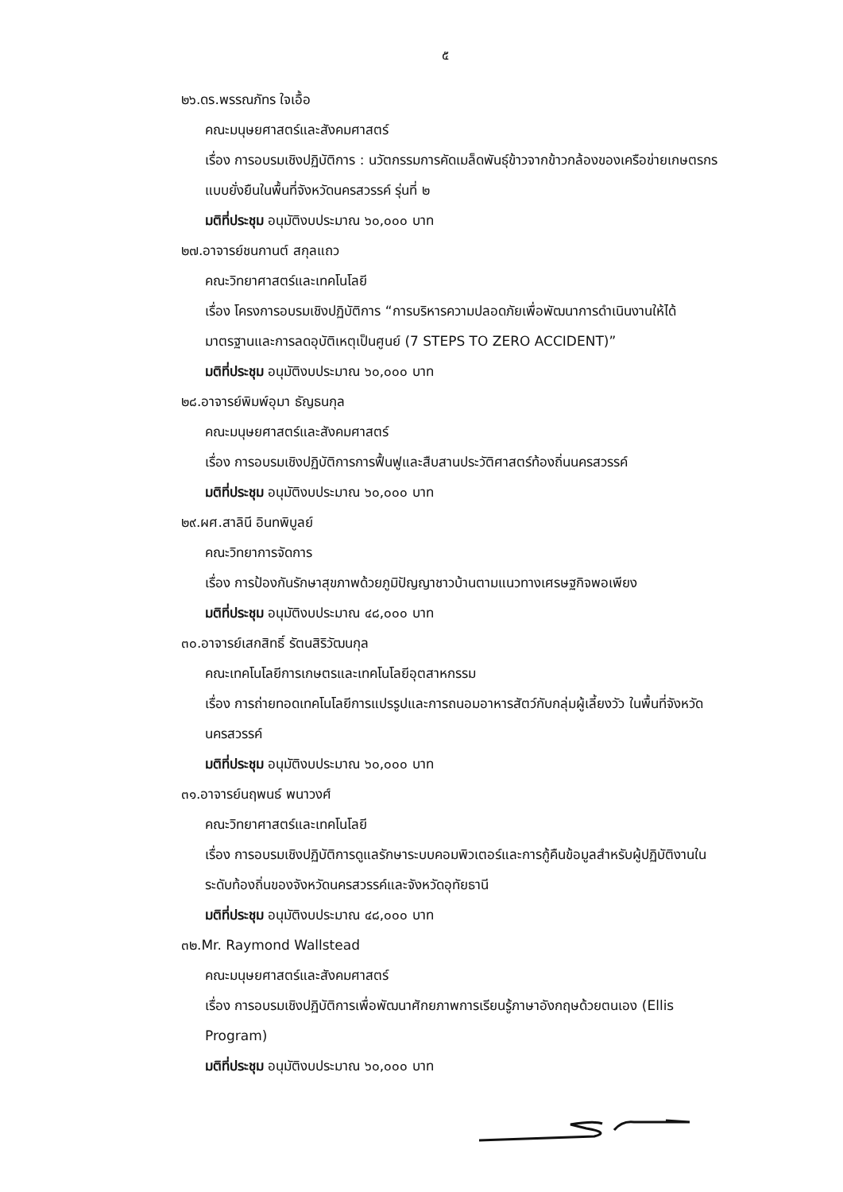๕
๒๖.ดร.พรรณภัทร ใจเอื้อ
คณะมนุษยศาสตร์และสังคมศาสตร์
เรื่อง การอบรมเชิงปฏิบัติการ : นวัตกรรมการคัดเมล็ดพันธุ์ข้าวจากข้าวกล้องของเครือข่ายเกษตรกรแบบยั่งยืนในพื้นที่จังหวัดนครสวรรค์ รุ่นที่ ๒
มติที่ประชุม อนุมัติงบประมาณ ๖๐,๐๐๐ บาท
๒๗.อาจารย์ชนกานต์ สกุลแถว
คณะวิทยาศาสตร์และเทคโนโลยี
เรื่อง โครงการอบรมเชิงปฏิบัติการ “การบริหารความปลอดภัยเพื่อพัฒนาการดำเนินงานให้ได้มาตรฐานและการลดอุบัติเหตุเป็นศูนย์ (7 STEPS TO ZERO ACCIDENT)”
มติที่ประชุม อนุมัติงบประมาณ ๖๐,๐๐๐ บาท
๒๘.อาจารย์พิมพ์อุมา ธัญธนกุล
คณะมนุษยศาสตร์และสังคมศาสตร์
เรื่อง การอบรมเชิงปฏิบัติการการฟื้นฟูและสืบสานประวัติศาสตร์ท้องถิ่นนครสวรรค์
มติที่ประชุม อนุมัติงบประมาณ ๖๐,๐๐๐ บาท
๒๙.ผศ.สาลินี อินทพิบูลย์
คณะวิทยาการจัดการ
เรื่อง การป้องกันรักษาสุขภาพด้วยภูมิปัญญาชาวบ้านตามแนวทางเศรษฐกิจพอเพียง
มติที่ประชุม อนุมัติงบประมาณ ๔๘,๐๐๐ บาท
๓๐.อาจารย์เสกสิทธิ์ รัตนสิริวัฒนกุล
คณะเทคโนโลยีการเกษตรและเทคโนโลยีอุตสาหกรรม
เรื่อง การถ่ายทอดเทคโนโลยีการแปรรูปและการถนอมอาหารสัตว์กับกลุ่มผู้เลี้ยงวัว ในพื้นที่จังหวัดนครสวรรค์
มติที่ประชุม อนุมัติงบประมาณ ๖๐,๐๐๐ บาท
๓๑.อาจารย์นฤพนธ์ พนาวงศ์
คณะวิทยาศาสตร์และเทคโนโลยี
เรื่อง การอบรมเชิงปฏิบัติการดูแลรักษาระบบคอมพิวเตอร์และการกู้คืนข้อมูลสำหรับผู้ปฏิบัติงานในระดับท้องถิ่นของจังหวัดนครสวรรค์และจังหวัดอุทัยธานี
มติที่ประชุม อนุมัติงบประมาณ ๔๘,๐๐๐ บาท
๓๒.Mr. Raymond Wallstead
คณะมนุษยศาสตร์และสังคมศาสตร์
เรื่อง การอบรมเชิงปฏิบัติการเพื่อพัฒนาศักยภาพการเรียนรู้ภาษาอังกฤษด้วยตนเอง (Ellis Program)
มติที่ประชุม อนุมัติงบประมาณ ๖๐,๐๐๐ บาท